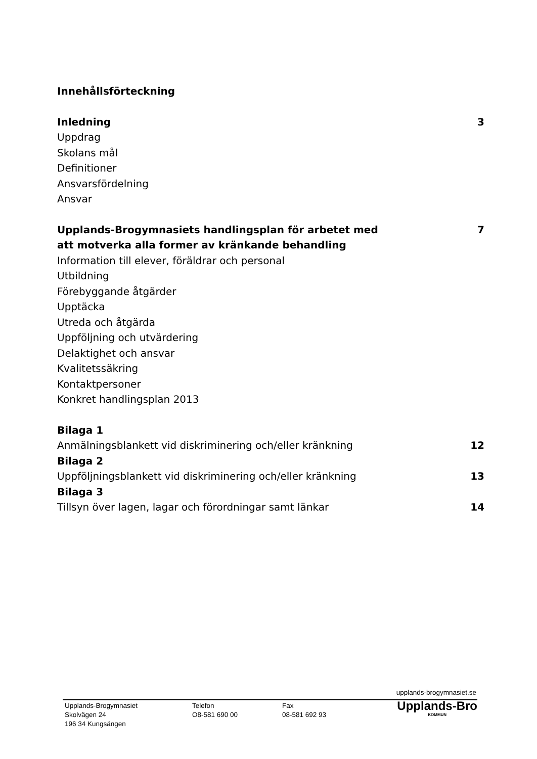Innehållsförteckning
Inledning 3
Uppdrag
Skolans mål
Definitioner
Ansvarsfördelning
Ansvar
Upplands-Brogymnasiets handlingsplan för arbetet med
att motverka alla former av kränkande behandling 7
Information till elever, föräldrar och personal
Utbildning
Förebyggande åtgärder
Upptäcka
Utreda och åtgärda
Uppföljning och utvärdering
Delaktighet och ansvar
Kvalitetssäkring
Kontaktpersoner
Konkret handlingsplan 2013
Bilaga 1
Anmälningsblankett vid diskriminering och/eller kränkning 12
Bilaga 2
Uppföljningsblankett vid diskriminering och/eller kränkning 13
Bilaga 3
Tillsyn över lagen, lagar och förordningar samt länkar 14
upplands-brogymnasiet.se
Upplands-Brogymnasiet
Skolvägen 24
196 34 Kungsängen
Telefon
O8-581 690 00
Fax
08-581 692 93
Upplands-Bro
KOMMUN